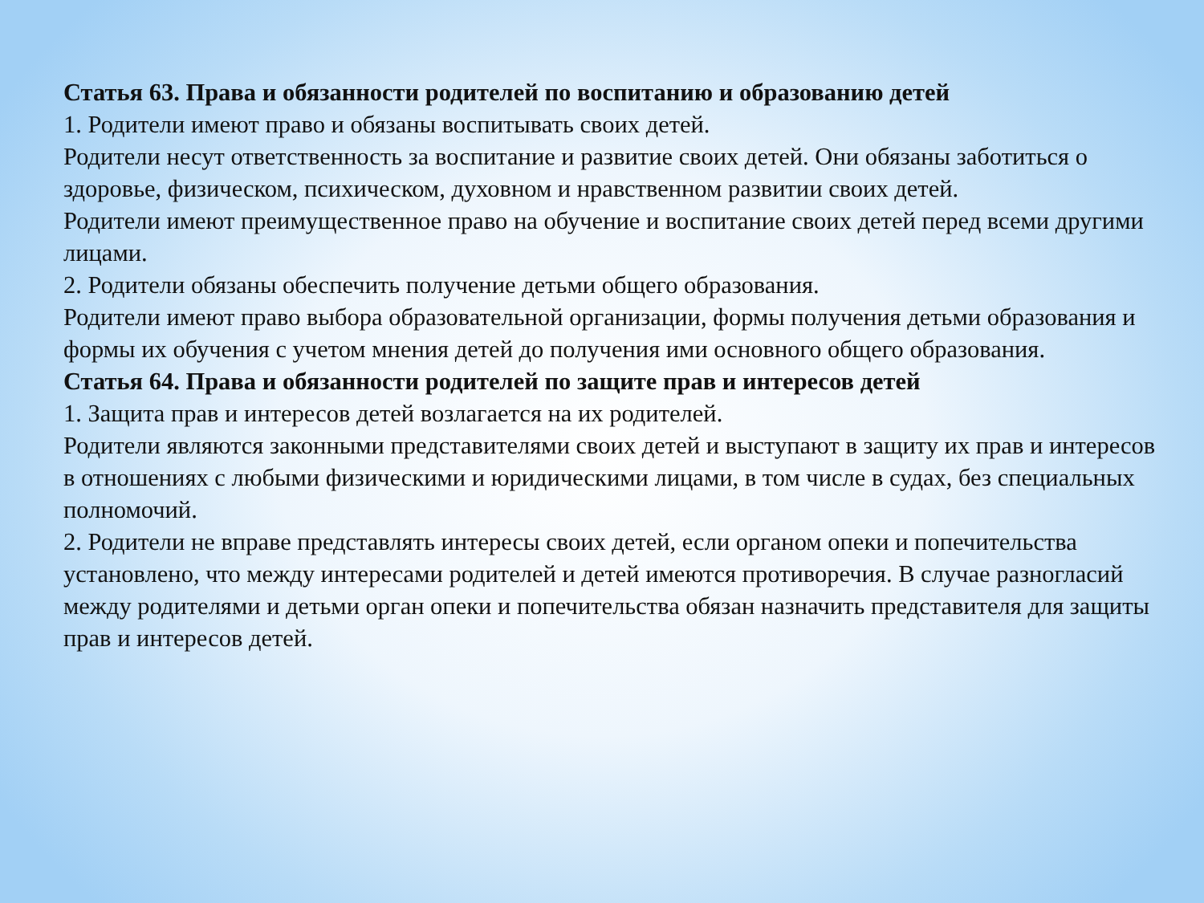Статья 63. Права и обязанности родителей по воспитанию и образованию детей
1. Родители имеют право и обязаны воспитывать своих детей.
Родители несут ответственность за воспитание и развитие своих детей. Они обязаны заботиться о здоровье, физическом, психическом, духовном и нравственном развитии своих детей.
Родители имеют преимущественное право на обучение и воспитание своих детей перед всеми другими лицами.
2. Родители обязаны обеспечить получение детьми общего образования.
Родители имеют право выбора образовательной организации, формы получения детьми образования и формы их обучения с учетом мнения детей до получения ими основного общего образования.
Статья 64. Права и обязанности родителей по защите прав и интересов детей
1. Защита прав и интересов детей возлагается на их родителей.
Родители являются законными представителями своих детей и выступают в защиту их прав и интересов в отношениях с любыми физическими и юридическими лицами, в том числе в судах, без специальных полномочий.
2. Родители не вправе представлять интересы своих детей, если органом опеки и попечительства установлено, что между интересами родителей и детей имеются противоречия. В случае разногласий между родителями и детьми орган опеки и попечительства обязан назначить представителя для защиты прав и интересов детей.